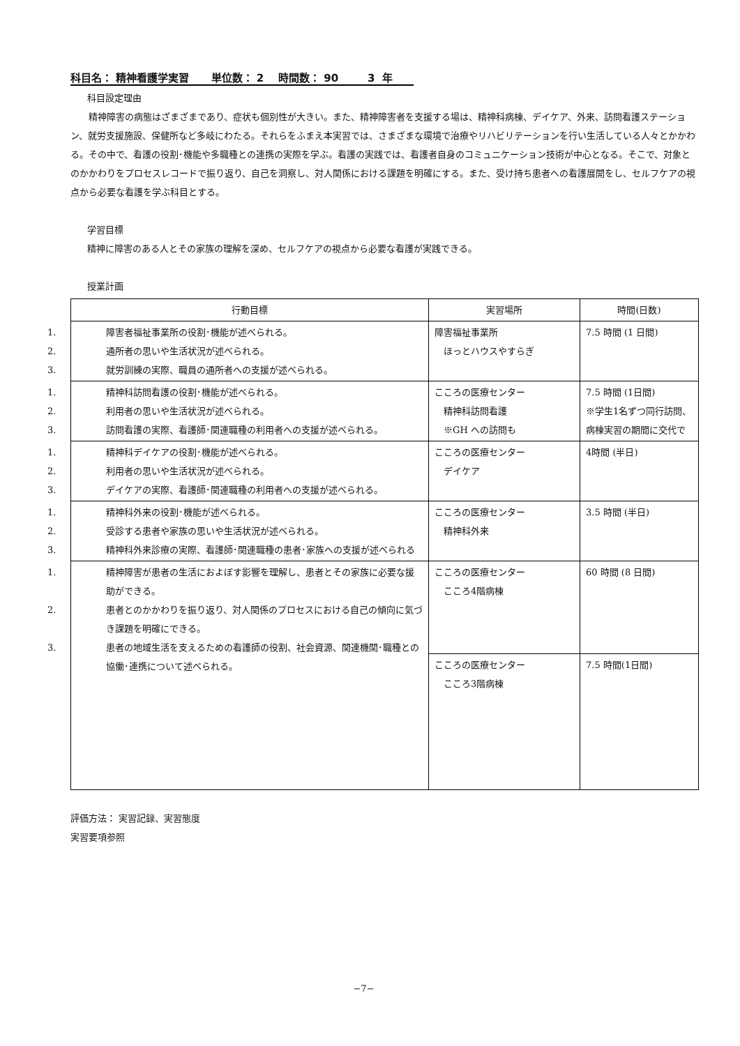科目名： 精神看護学実習 単位数： 2 時間数： 90 3 年
科目設定理由
　　精神障害の病態はざまざまであり、症状も個別性が大きい。また、精神障害者を支援する場は、精神科病棟、デイケア、外来、訪問看護ステーション、就労支援施設、保健所など多岐にわたる。それらをふまえ本実習では、さまざまな環境で治療やリハビリテーションを行い生活している人々とかかわる。その中で、看護の役割･機能や多職種との連携の実際を学ぶ。看護の実践では、看護者自身のコミュニケーション技術が中心となる。そこで、対象とのかかわりをプロセスレコードで振り返り、自己を洞察し、対人関係における課題を明確にする。また、受け持ち患者への看護展開をし、セルフケアの視点から必要な看護を学ぶ科目とする。
学習目標
精神に障害のある人とその家族の理解を深め、セルフケアの視点から必要な看護が実践できる。
授業計画
| 行動目標 | 実習場所 | 時間(日数) |
| --- | --- | --- |
| 1. 障害者福祉事業所の役割･機能が述べられる。 2. 通所者の思いや生活状況が述べられる。 3. 就労訓練の実際、職員の通所者への支援が述べられる。 | 障害福祉事業所 ほっとハウスやすらぎ | 7.5 時間 (1 日間) |
| 1. 精神科訪問看護の役割･機能が述べられる。 2. 利用者の思いや生活状況が述べられる。 3. 訪問看護の実際、看護師･関連職種の利用者への支援が述べられる。 | こころの医療センター 精神科訪問看護 ※GH への訪問も | 7.5 時間 (1日間) ※学生1名ずつ同行訪問、病棟実習の期間に交代で |
| 1. 精神科デイケアの役割･機能が述べられる。 2. 利用者の思いや生活状況が述べられる。 3. デイケアの実際、看護師･関連職種の利用者への支援が述べられる。 | こころの医療センター デイケア | 4時間 (半日) |
| 1. 精神科外来の役割･機能が述べられる。 2. 受診する患者や家族の思いや生活状況が述べられる。 3. 精神科外来診療の実際、看護師･関連職種の患者･家族への支援が述べられる | こころの医療センター 精神科外来 | 3.5 時間 (半日) |
| 1. 精神障害が患者の生活におよぼす影響を理解し、患者とその家族に必要な援助ができる。 2. 患者とのかかわりを振り返り、対人関係のプロセスにおける自己の傾向に気づき課題を明確にできる。 3. 患者の地域生活を支えるための看護師の役割、社会資源、関連機関･職種との協働･連携について述べられる。 | こころの医療センター こころ4階病棟 | 60 時間 (8 日間) |
| | こころの医療センター こころ3階病棟 | 7.5 時間(1日間) |
評価方法： 実習記録、実習態度
実習要項参照
−7−